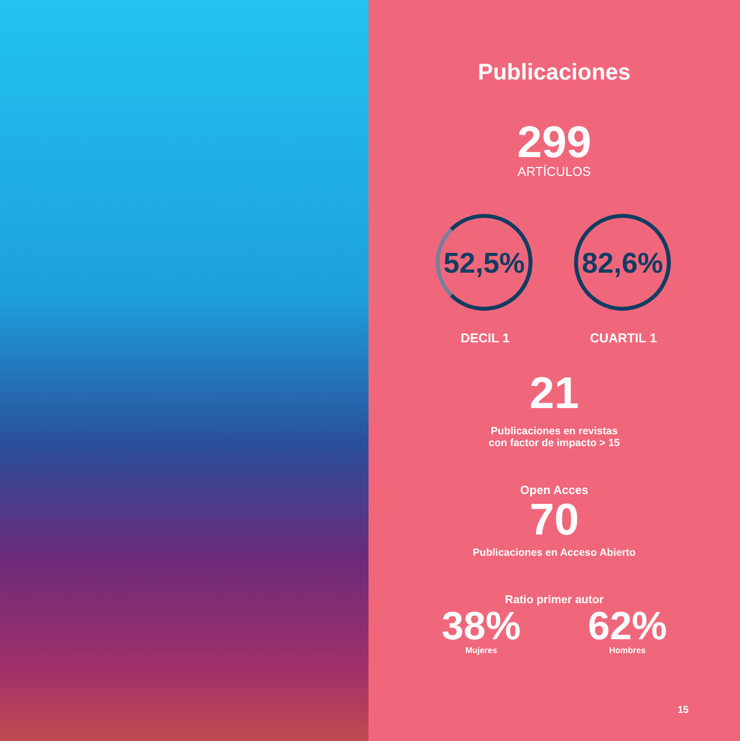Publicaciones
299
ARTÍCULOS
52,5%
DECIL 1
82,6%
CUARTIL 1
21
Publicaciones en revistas
con factor de impacto > 15
Open Acces
70
Publicaciones en Acceso Abierto
Ratio primer autor
38%
Mujeres
62%
Hombres
15